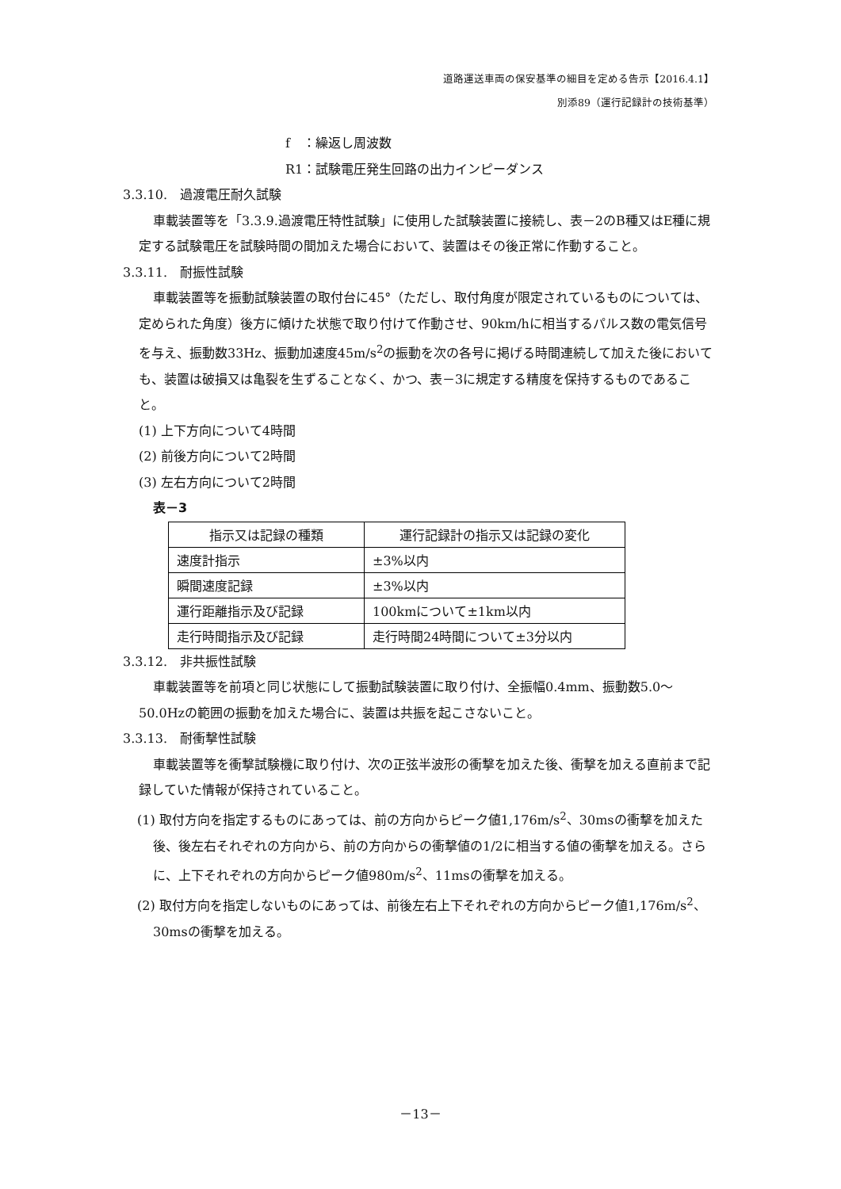道路運送車両の保安基準の細目を定める告示【2016.4.1】
別添89（運行記録計の技術基準）
f　：繰返し周波数
R1：試験電圧発生回路の出力インピーダンス
3.3.10.　過渡電圧耐久試験
車載装置等を「3.3.9.過渡電圧特性試験」に使用した試験装置に接続し、表－2のB種又はE種に規定する試験電圧を試験時間の間加えた場合において、装置はその後正常に作動すること。
3.3.11.　耐振性試験
車載装置等を振動試験装置の取付台に45°（ただし、取付角度が限定されているものについては、定められた角度）後方に傾けた状態で取り付けて作動させ、90km/hに相当するパルス数の電気信号を与え、振動数33Hz、振動加速度45m/s<sup>2</sup>の振動を次の各号に掲げる時間連続して加えた後においても、装置は破損又は亀裂を生ずることなく、かつ、表－3に規定する精度を保持するものであること。
(1) 上下方向について4時間
(2) 前後方向について2時間
(3) 左右方向について2時間
表－3
| 指示又は記録の種類 | 運行記録計の指示又は記録の変化 |
| --- | --- |
| 速度計指示 | ±3%以内 |
| 瞬間速度記録 | ±3%以内 |
| 運行距離指示及び記録 | 100kmについて±1km以内 |
| 走行時間指示及び記録 | 走行時間24時間について±3分以内 |
3.3.12.　非共振性試験
車載装置等を前項と同じ状態にして振動試験装置に取り付け、全振幅0.4mm、振動数5.0～50.0Hzの範囲の振動を加えた場合に、装置は共振を起こさないこと。
3.3.13.　耐衝撃性試験
車載装置等を衝撃試験機に取り付け、次の正弦半波形の衝撃を加えた後、衝撃を加える直前まで記録していた情報が保持されていること。
(1) 取付方向を指定するものにあっては、前の方向からピーク値1,176m/s<sup>2</sup>、30msの衝撃を加えた後、後左右それぞれの方向から、前の方向からの衝撃値の1/2に相当する値の衝撃を加える。さらに、上下それぞれの方向からピーク値980m/s<sup>2</sup>、11msの衝撃を加える。
(2) 取付方向を指定しないものにあっては、前後左右上下それぞれの方向からピーク値1,176m/s<sup>2</sup>、30msの衝撃を加える。
－13－